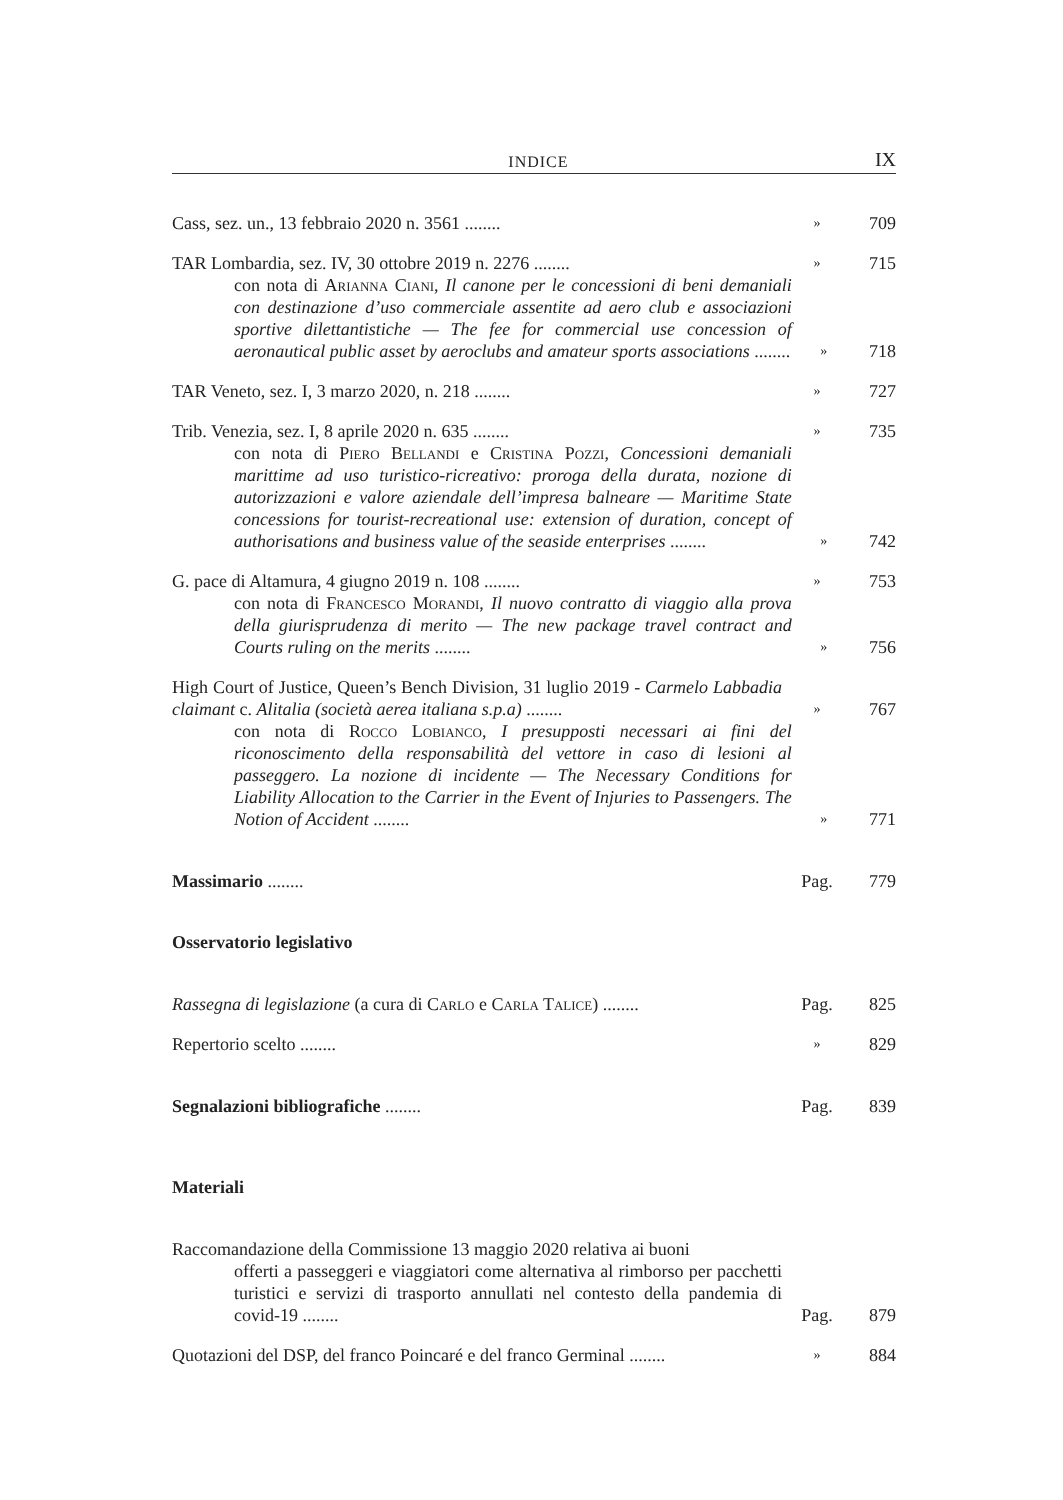INDICE IX
Cass, sez. un., 13 febbraio 2020 n. 3561 ........
»
709
TAR Lombardia, sez. IV, 30 ottobre 2019 n. 2276 ........
»
715
con nota di Arianna Ciani, Il canone per le concessioni di beni demaniali con destinazione d’uso commerciale assentite ad aero club e associazioni sportive dilettantistiche — The fee for commercial use concession of aeronautical public asset by aeroclubs and amateur sports associations ........
»
718
TAR Veneto, sez. I, 3 marzo 2020, n. 218 ........
»
727
Trib. Venezia, sez. I, 8 aprile 2020 n. 635 ........
»
735
con nota di Piero Bellandi e Cristina Pozzi, Concessioni demaniali marittime ad uso turistico-ricreativo: proroga della durata, nozione di autorizzazioni e valore aziendale dell’impresa balneare — Maritime State concessions for tourist-recreational use: extension of duration, concept of authorisations and business value of the seaside enterprises ........
»
742
G. pace di Altamura, 4 giugno 2019 n. 108 ........
»
753
con nota di Francesco Morandi, Il nuovo contratto di viaggio alla prova della giurisprudenza di merito — The new package travel contract and Courts ruling on the merits ........
»
756
High Court of Justice, Queen’s Bench Division, 31 luglio 2019 - Carmelo Labbadia claimant c. Alitalia (società aerea italiana s.p.a) ........
»
767
con nota di Rocco Lobianco, I presupposti necessari ai fini del riconoscimento della responsabilità del vettore in caso di lesioni al passeggero. La nozione di incidente — The Necessary Conditions for Liability Allocation to the Carrier in the Event of Injuries to Passengers. The Notion of Accident ........
»
771
Massimario ........
Pag.
779
Osservatorio legislativo
Rassegna di legislazione (a cura di Carlo e Carla Talice) ........
Pag.
825
Repertorio scelto ........
»
829
Segnalazioni bibliografiche ........
Pag.
839
Materiali
Raccomandazione della Commissione 13 maggio 2020 relativa ai buoni
offerti a passeggeri e viaggiatori come alternativa al rimborso per pacchetti turistici e servizi di trasporto annullati nel contesto della pandemia di covid-19 ........
Pag.
879
Quotazioni del DSP, del franco Poincaré e del franco Germinal ........
»
884